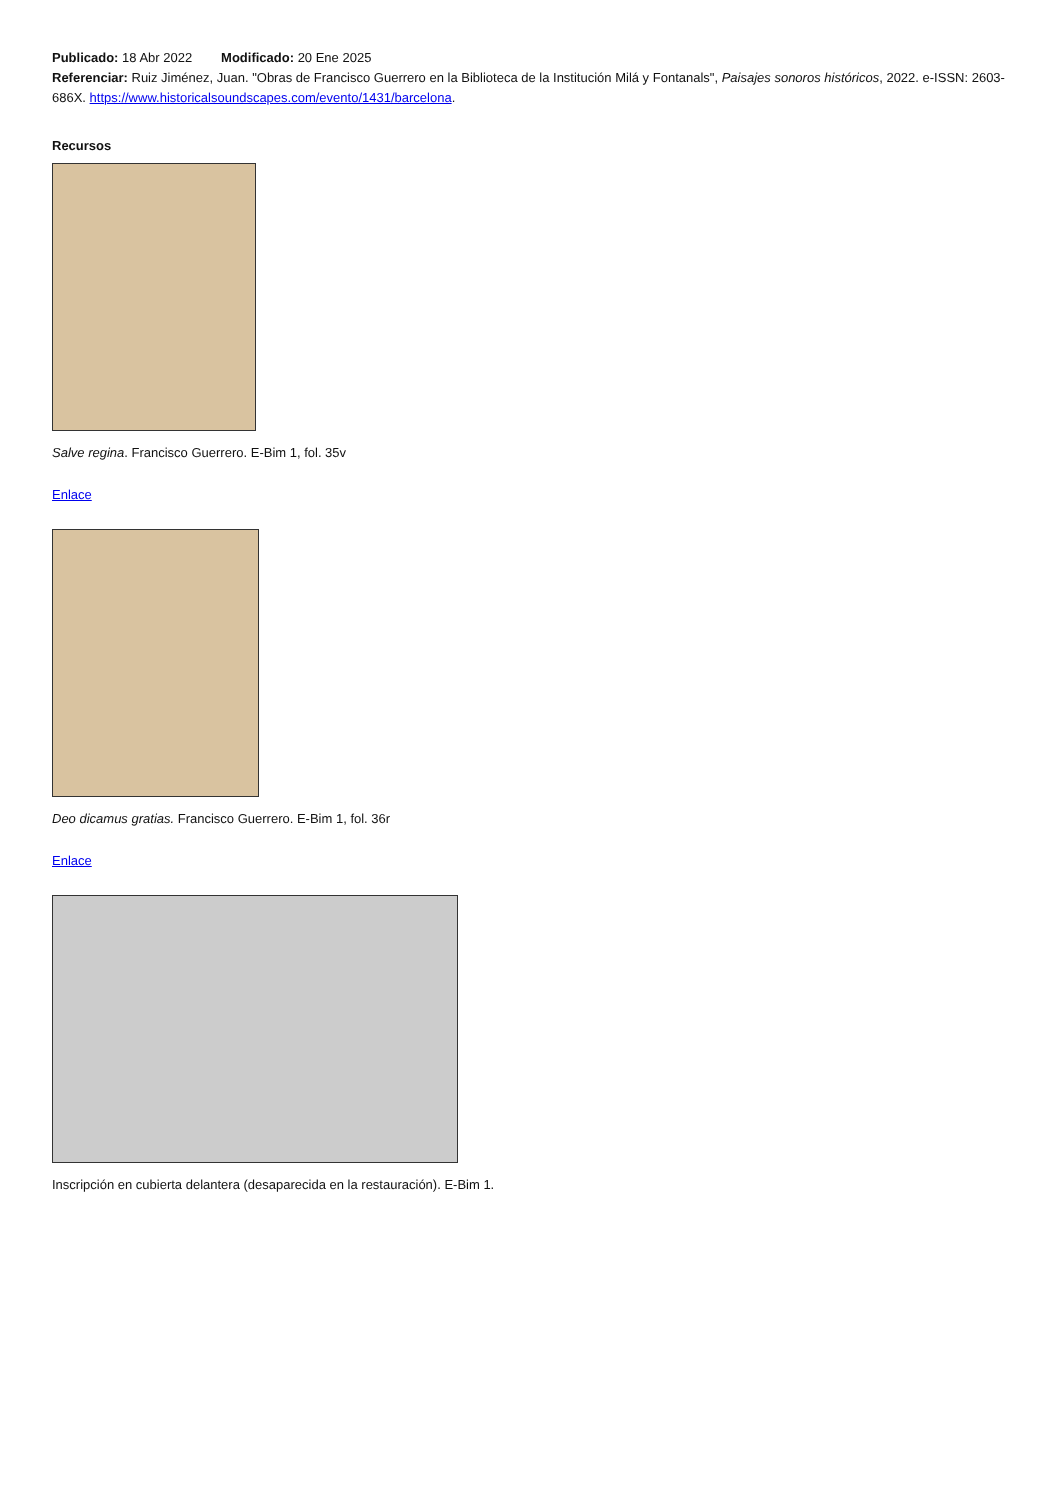Publicado: 18 Abr 2022 Modificado: 20 Ene 2025
Referenciar: Ruiz Jiménez, Juan. "Obras de Francisco Guerrero en la Biblioteca de la Institución Milá y Fontanals", Paisajes sonoros históricos, 2022. e-ISSN: 2603-686X. https://www.historicalsoundscapes.com/evento/1431/barcelona.
Recursos
Salve regina. Francisco Guerrero. E-Bim 1, fol. 35v
Enlace
Deo dicamus gratias. Francisco Guerrero. E-Bim 1, fol. 36r
Enlace
Inscripción en cubierta delantera (desaparecida en la restauración). E-Bim 1.